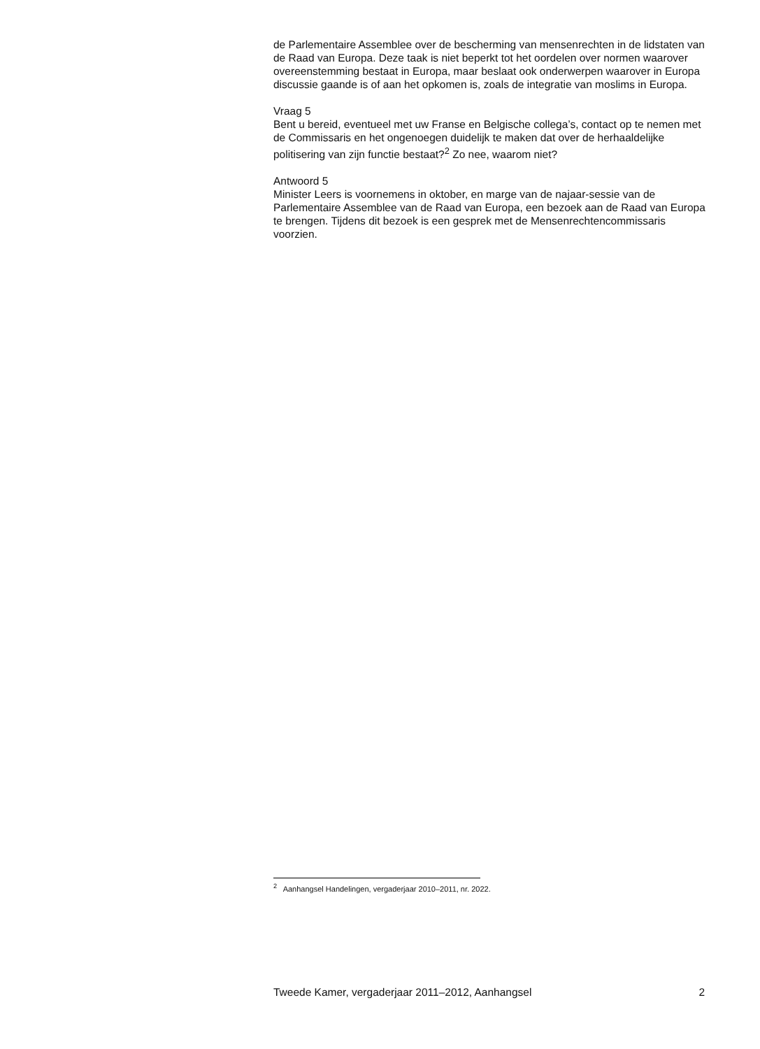de Parlementaire Assemblee over de bescherming van mensenrechten in de lidstaten van de Raad van Europa. Deze taak is niet beperkt tot het oordelen over normen waarover overeenstemming bestaat in Europa, maar beslaat ook onderwerpen waarover in Europa discussie gaande is of aan het opkomen is, zoals de integratie van moslims in Europa.
Vraag 5
Bent u bereid, eventueel met uw Franse en Belgische collega’s, contact op te nemen met de Commissaris en het ongenoegen duidelijk te maken dat over de herhaaldelijke politisering van zijn functie bestaat?<sup>2</sup> Zo nee, waarom niet?
Antwoord 5
Minister Leers is voornemens in oktober, en marge van de najaar-sessie van de Parlementaire Assemblee van de Raad van Europa, een bezoek aan de Raad van Europa te brengen. Tijdens dit bezoek is een gesprek met de Mensenrechtencommissaris voorzien.
<sup>2</sup> Aanhangsel Handelingen, vergaderjaar 2010–2011, nr. 2022.
Tweede Kamer, vergaderjaar 2011–2012, Aanhangsel 2